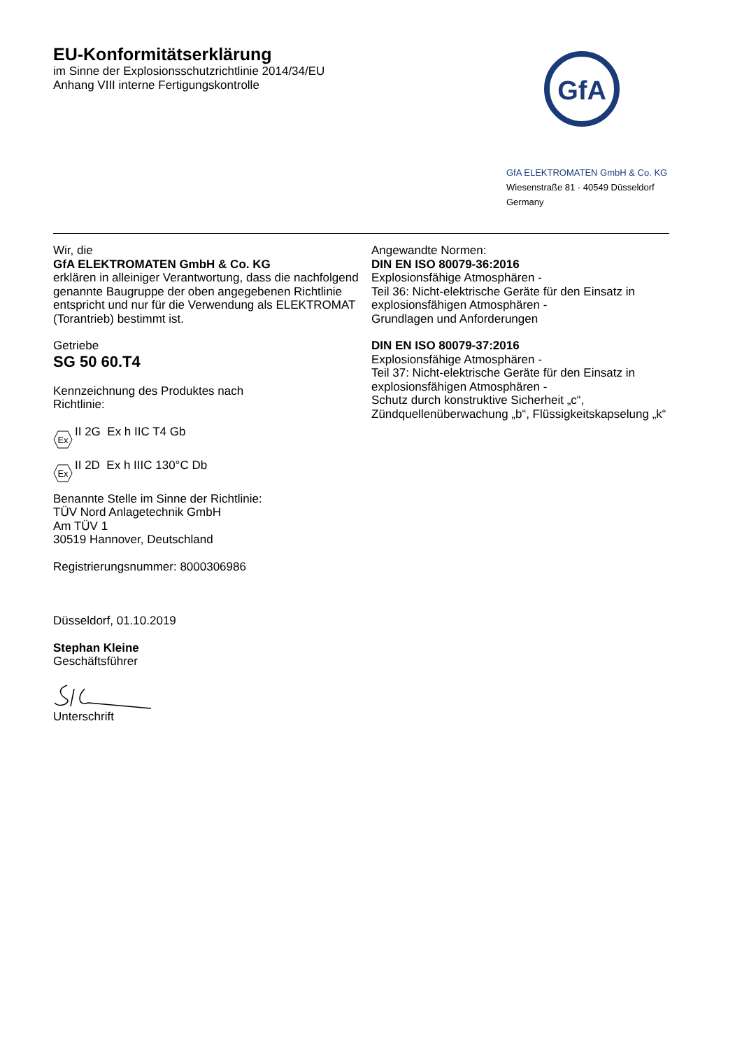EU-Konformitätserklärung
im Sinne der Explosionsschutzrichtlinie 2014/34/EU
Anhang VIII interne Fertigungskontrolle
GfA
GfA ELEKTROMATEN GmbH & Co. KG
Wiesenstraße 81 · 40549 Düsseldorf
Germany
Wir, die
GfA ELEKTROMATEN GmbH & Co. KG
erklären in alleiniger Verantwortung, dass die nachfolgend genannte Baugruppe der oben angegebenen Richtlinie entspricht und nur für die Verwendung als ELEKTROMAT (Torantrieb) bestimmt ist.
Getriebe
SG 50 60.T4
Kennzeichnung des Produktes nach
Richtlinie:
Ex
II 2G Ex h IIC T4 Gb
Ex
II 2D Ex h IIIC 130°C Db
Benannte Stelle im Sinne der Richtlinie:
TÜV Nord Anlagetechnik GmbH
Am TÜV 1
30519 Hannover, Deutschland
Registrierungsnummer: 8000306986
Düsseldorf, 01.10.2019
Stephan Kleine
Geschäftsführer
Unterschrift
Angewandte Normen:
DIN EN ISO 80079-36:2016
Explosionsfähige Atmosphären -
Teil 36: Nicht-elektrische Geräte für den Einsatz in explosionsfähigen Atmosphären -
Grundlagen und Anforderungen
DIN EN ISO 80079-37:2016
Explosionsfähige Atmosphären -
Teil 37: Nicht-elektrische Geräte für den Einsatz in explosionsfähigen Atmosphären -
Schutz durch konstruktive Sicherheit „c“,
Zündquellenüberwachung „b“, Flüssigkeitskapselung „k“